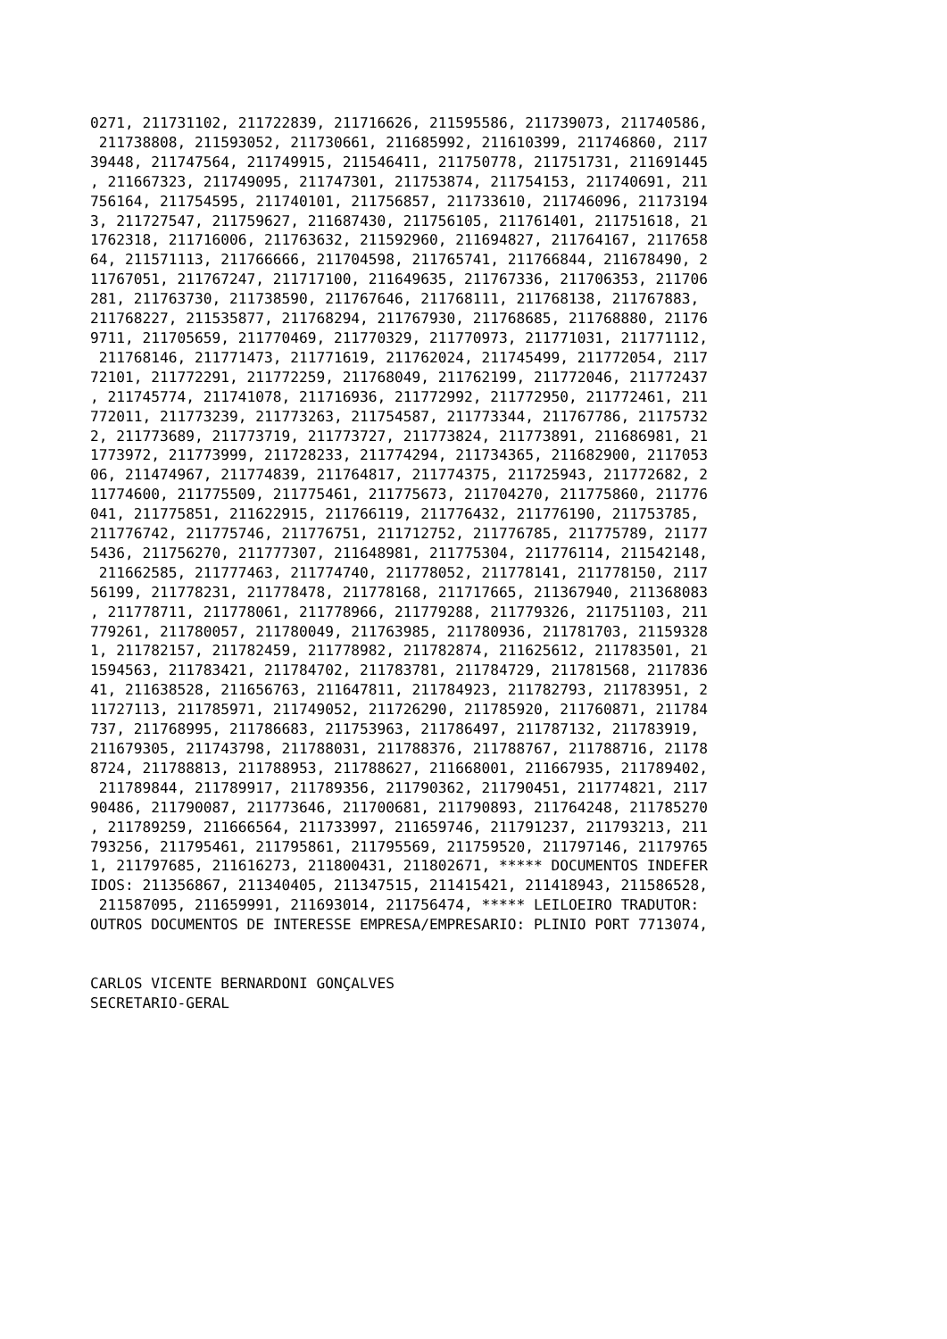0271, 211731102, 211722839, 211716626, 211595586, 211739073, 211740586,
 211738808, 211593052, 211730661, 211685992, 211610399, 211746860, 2117
39448, 211747564, 211749915, 211546411, 211750778, 211751731, 211691445
, 211667323, 211749095, 211747301, 211753874, 211754153, 211740691, 211
756164, 211754595, 211740101, 211756857, 211733610, 211746096, 21173194
3, 211727547, 211759627, 211687430, 211756105, 211761401, 211751618, 21
1762318, 211716006, 211763632, 211592960, 211694827, 211764167, 2117658
64, 211571113, 211766666, 211704598, 211765741, 211766844, 211678490, 2
11767051, 211767247, 211717100, 211649635, 211767336, 211706353, 211706
281, 211763730, 211738590, 211767646, 211768111, 211768138, 211767883,
211768227, 211535877, 211768294, 211767930, 211768685, 211768880, 21176
9711, 211705659, 211770469, 211770329, 211770973, 211771031, 211771112,
 211768146, 211771473, 211771619, 211762024, 211745499, 211772054, 2117
72101, 211772291, 211772259, 211768049, 211762199, 211772046, 211772437
, 211745774, 211741078, 211716936, 211772992, 211772950, 211772461, 211
772011, 211773239, 211773263, 211754587, 211773344, 211767786, 21175732
2, 211773689, 211773719, 211773727, 211773824, 211773891, 211686981, 21
1773972, 211773999, 211728233, 211774294, 211734365, 211682900, 2117053
06, 211474967, 211774839, 211764817, 211774375, 211725943, 211772682, 2
11774600, 211775509, 211775461, 211775673, 211704270, 211775860, 211776
041, 211775851, 211622915, 211766119, 211776432, 211776190, 211753785,
211776742, 211775746, 211776751, 211712752, 211776785, 211775789, 21177
5436, 211756270, 211777307, 211648981, 211775304, 211776114, 211542148,
 211662585, 211777463, 211774740, 211778052, 211778141, 211778150, 2117
56199, 211778231, 211778478, 211778168, 211717665, 211367940, 211368083
, 211778711, 211778061, 211778966, 211779288, 211779326, 211751103, 211
779261, 211780057, 211780049, 211763985, 211780936, 211781703, 21159328
1, 211782157, 211782459, 211778982, 211782874, 211625612, 211783501, 21
1594563, 211783421, 211784702, 211783781, 211784729, 211781568, 2117836
41, 211638528, 211656763, 211647811, 211784923, 211782793, 211783951, 2
11727113, 211785971, 211749052, 211726290, 211785920, 211760871, 211784
737, 211768995, 211786683, 211753963, 211786497, 211787132, 211783919,
211679305, 211743798, 211788031, 211788376, 211788767, 211788716, 21178
8724, 211788813, 211788953, 211788627, 211668001, 211667935, 211789402,
 211789844, 211789917, 211789356, 211790362, 211790451, 211774821, 2117
90486, 211790087, 211773646, 211700681, 211790893, 211764248, 211785270
, 211789259, 211666564, 211733997, 211659746, 211791237, 211793213, 211
793256, 211795461, 211795861, 211795569, 211759520, 211797146, 21179765
1, 211797685, 211616273, 211800431, 211802671, ***** DOCUMENTOS INDEFER
IDOS: 211356867, 211340405, 211347515, 211415421, 211418943, 211586528,
 211587095, 211659991, 211693014, 211756474, ***** LEILOEIRO TRADUTOR:
OUTROS DOCUMENTOS DE INTERESSE EMPRESA/EMPRESARIO: PLINIO PORT 7713074,


CARLOS VICENTE BERNARDONI GONÇALVES
SECRETARIO-GERAL